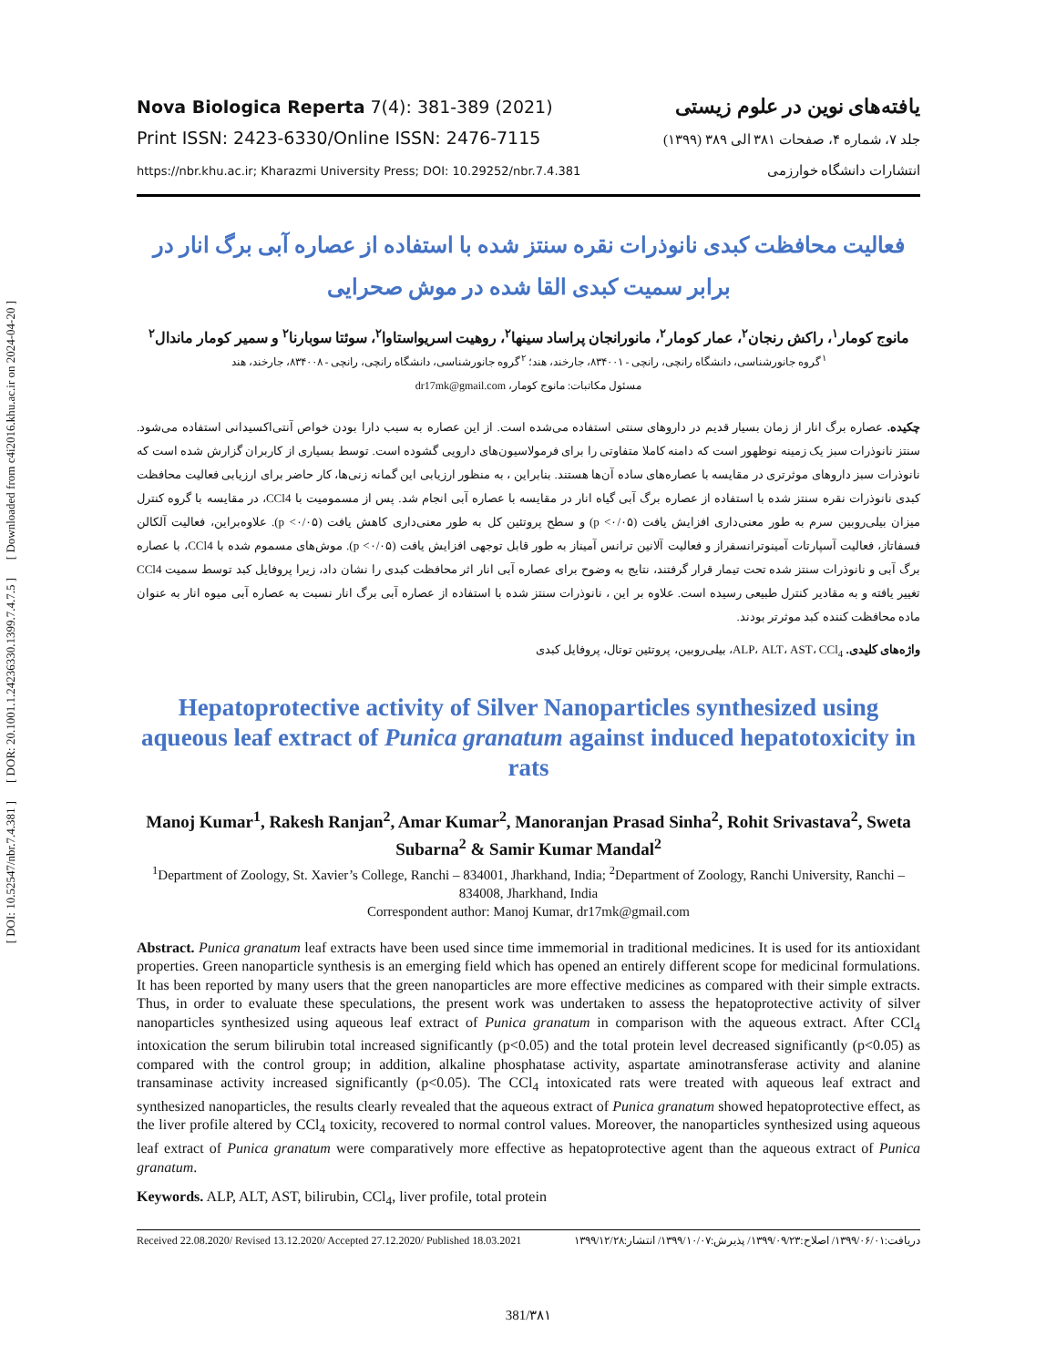[ Downloaded from c4i2016.khu.ac.ir on 2024-04-20 ]
[ DOR: 20.1001.1.24236330.1399.7.4.7.5 ]
[ DOI: 10.52547/nbr.7.4.381 ]
Nova Biologica Reperta 7(4): 381-389 (2021)
Print ISSN: 2423-6330/Online ISSN: 2476-7115
https://nbr.khu.ac.ir; Kharazmi University Press; DOI: 10.29252/nbr.7.4.381
یافته‌های نوین در علوم زیستی
جلد ۷، شماره ۴، صفحات ۳۸۱ الی ۳۸۹ (۱۳۹۹)
انتشارات دانشگاه خوارزمی
فعالیت محافظت کبدی نانوذرات نقره سنتز شده با استفاده از عصاره آبی برگ انار در برابر سمیت کبدی القا شده در موش صحرایی
مانوج کومار<sup>۱</sup>، راکش رنجان<sup>۲</sup>، عمار کومار<sup>۲</sup>، مانورانجان پراساد سینها<sup>۲</sup>، روهیت اسریواستاوا<sup>۲</sup>، سوئتا سوبارنا<sup>۲</sup> و سمیر کومار ماندال<sup>۲</sup>
<sup>۱</sup> گروه جانورشناسی، دانشگاه رانچی، رانچی - ۸۳۴۰۰۱، جارخند، هند؛ <sup>۲</sup>گروه جانورشناسی، دانشگاه رانچی، رانچی - ۸۳۴۰۰۸، جارخند، هند
مسئول مکاتبات: مانوج کومار، dr17mk@gmail.com
چکیده. عصاره برگ انار از زمان بسیار قدیم در داروهای سنتی استفاده می‌شده است. از این عصاره به سبب دارا بودن خواص آنتی‌اکسیدانی استفاده می‌شود. سنتز نانوذرات سبز یک زمینه نوظهور است که دامنه کاملا متفاوتی را برای فرمولاسیون‌های دارویی گشوده است. توسط بسیاری از کاربران گزارش شده است که نانوذرات سبز داروهای موثرتری در مقایسه با عصاره‌های ساده آن‌ها هستند. بنابراین ، به منظور ارزیابی این گمانه زنی‌ها، کار حاضر برای ارزیابی فعالیت محافظت کبدی نانوذرات نقره سنتز شده با استفاده از عصاره برگ آبی گیاه انار در مقایسه با عصاره آبی انجام شد. پس از مسمومیت با CCl4، در مقایسه با گروه کنترل میزان بیلی‌روبین سرم به طور معنی‌داری افزایش یافت (p <۰/۰۵) و سطح پروتئین کل به طور معنی‌داری کاهش یافت (p <۰/۰۵). علاوه‌براین، فعالیت آلکالن فسفاتاز، فعالیت آسپارتات آمینوترانسفراز و فعالیت آلانین ترانس آمیناز به طور قابل توجهی افزایش یافت (p <۰/۰۵). موش‌های مسموم شده با CCl4، با عصاره برگ آبی و نانوذرات سنتز شده تحت تیمار قرار گرفتند، نتایج به وضوح برای عصاره آبی انار اثر محافظت کبدی را نشان داد، زیرا پروفایل کبد توسط سمیت CCl4 تغییر یافته و به مقادیر کنترل طبیعی رسیده است. علاوه بر این ، نانوذرات سنتز شده با استفاده از عصاره آبی برگ انار نسبت به عصاره آبی میوه انار به عنوان ماده محافظت کننده کبد موثرتر بودند.
واژه‌های کلیدی. ALP، ALT، AST، CCl<sub>4</sub>، بیلی‌روبین، پروتئین توتال، پروفایل کبدی
Hepatoprotective activity of Silver Nanoparticles synthesized using aqueous leaf extract of Punica granatum against induced hepatotoxicity in rats
Manoj Kumar<sup>1</sup>, Rakesh Ranjan<sup>2</sup>, Amar Kumar<sup>2</sup>, Manoranjan Prasad Sinha<sup>2</sup>, Rohit Srivastava<sup>2</sup>, Sweta Subarna<sup>2</sup> & Samir Kumar Mandal<sup>2</sup>
<sup>1</sup> Department of Zoology, St. Xavier’s College, Ranchi – 834001, Jharkhand, India; <sup>2</sup>Department of Zoology, Ranchi University, Ranchi – 834008, Jharkhand, India
Correspondent author: Manoj Kumar, dr17mk@gmail.com
Abstract. Punica granatum leaf extracts have been used since time immemorial in traditional medicines. It is used for its antioxidant properties. Green nanoparticle synthesis is an emerging field which has opened an entirely different scope for medicinal formulations. It has been reported by many users that the green nanoparticles are more effective medicines as compared with their simple extracts. Thus, in order to evaluate these speculations, the present work was undertaken to assess the hepatoprotective activity of silver nanoparticles synthesized using aqueous leaf extract of Punica granatum in comparison with the aqueous extract. After CCl<sub>4</sub> intoxication the serum bilirubin total increased significantly (p<0.05) and the total protein level decreased significantly (p<0.05) as compared with the control group; in addition, alkaline phosphatase activity, aspartate aminotransferase activity and alanine transaminase activity increased significantly (p<0.05). The CCl<sub>4</sub> intoxicated rats were treated with aqueous leaf extract and synthesized nanoparticles, the results clearly revealed that the aqueous extract of Punica granatum showed hepatoprotective effect, as the liver profile altered by CCl<sub>4</sub> toxicity, recovered to normal control values. Moreover, the nanoparticles synthesized using aqueous leaf extract of Punica granatum were comparatively more effective as hepatoprotective agent than the aqueous extract of Punica granatum.
Keywords. ALP, ALT, AST, bilirubin, CCl<sub>4</sub>, liver profile, total protein
Received 22.08.2020/ Revised 13.12.2020/ Accepted 27.12.2020/ Published 18.03.2021 دریافت:۱۳۹۹/۰۶/۰۱/ اصلاح:۱۳۹۹/۰۹/۲۳/ پذیرش:۱۳۹۹/۱۰/۰۷/ انتشار:۱۳۹۹/۱۲/۲۸
381/۳۸۱